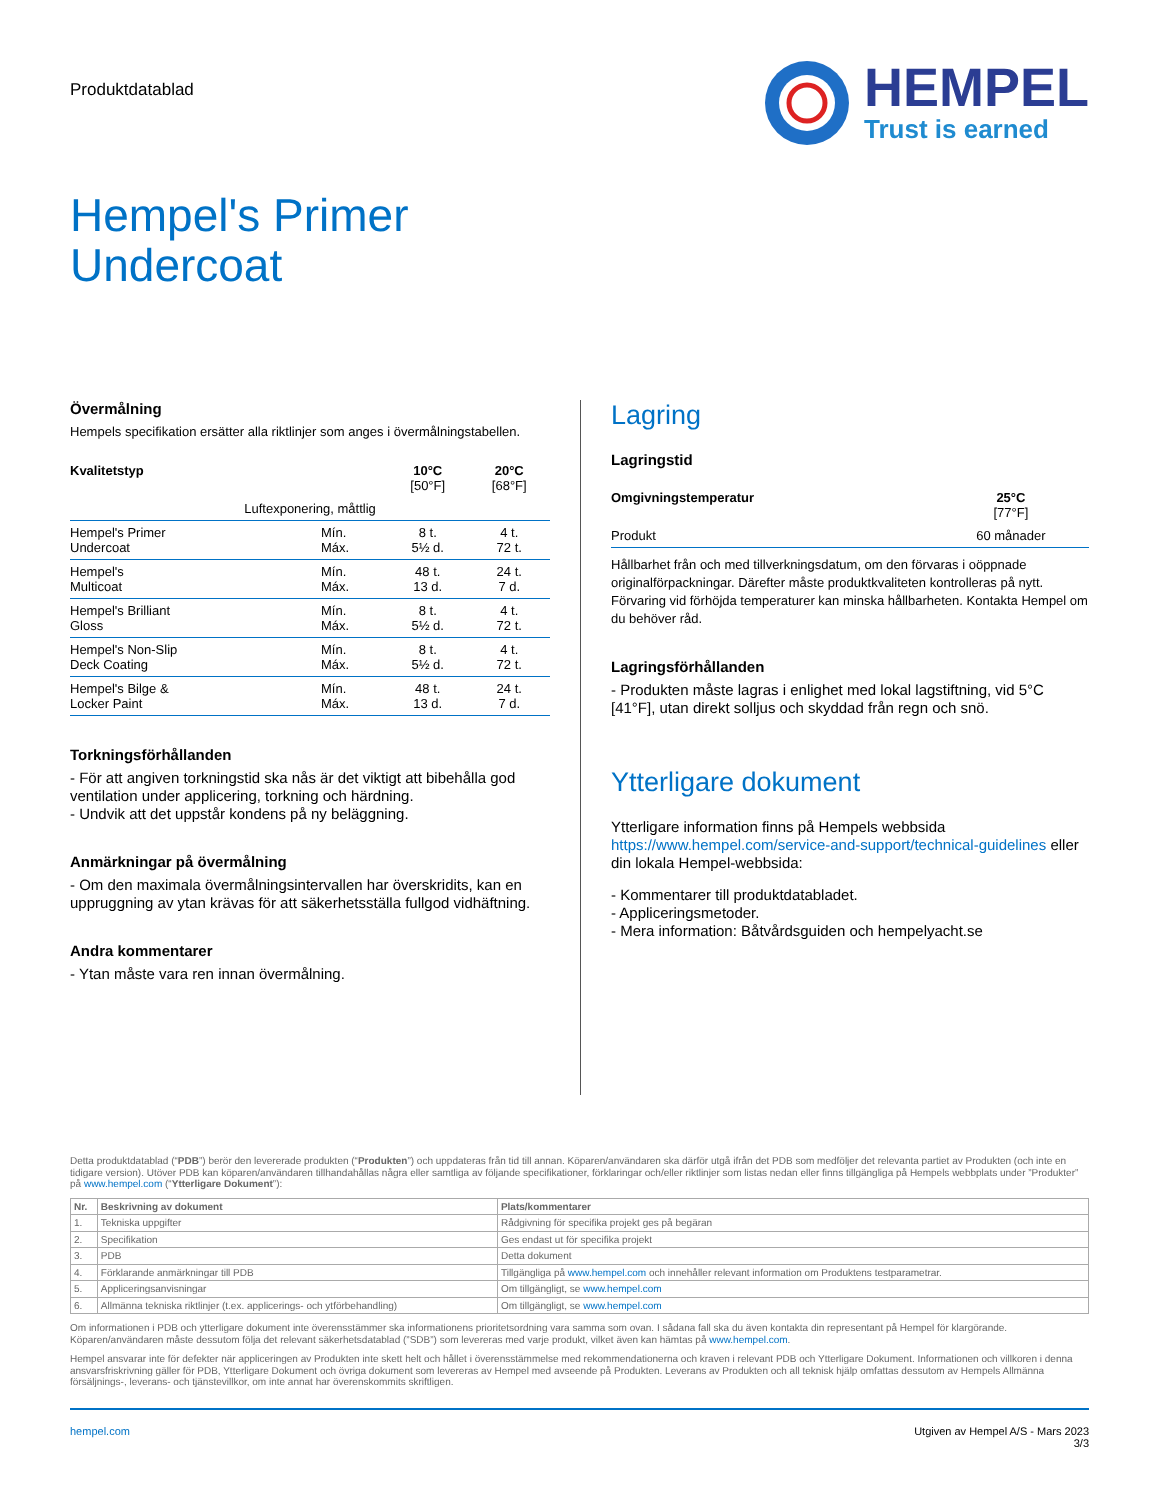Produktdatablad
HEMPEL
Trust is earned
Hempel's Primer
Undercoat
Övermålning
Hempels specifikation ersätter alla riktlinjer som anges i övermålningstabellen.
| Kvalitetstyp | | 10°C [50°F] | 20°C [68°F] |
| --- | --- | --- | --- |
| Luftexponering, måttlig | | | |
| Hempel's Primer Undercoat | Mín. Máx. | 8 t. 5½ d. | 4 t. 72 t. |
| Hempel's Multicoat | Mín. Máx. | 48 t. 13 d. | 24 t. 7 d. |
| Hempel's Brilliant Gloss | Mín. Máx. | 8 t. 5½ d. | 4 t. 72 t. |
| Hempel's Non-Slip Deck Coating | Mín. Máx. | 8 t. 5½ d. | 4 t. 72 t. |
| Hempel's Bilge & Locker Paint | Mín. Máx. | 48 t. 13 d. | 24 t. 7 d. |
Torkningsförhållanden
- För att angiven torkningstid ska nås är det viktigt att bibehålla god ventilation under applicering, torkning och härdning.
- Undvik att det uppstår kondens på ny beläggning.
Anmärkningar på övermålning
- Om den maximala övermålningsintervallen har överskridits, kan en uppruggning av ytan krävas för att säkerhetsställa fullgod vidhäftning.
Andra kommentarer
- Ytan måste vara ren innan övermålning.
Lagring
Lagringstid
| Omgivningstemperatur | 25°C [77°F] |
| --- | --- |
| Produkt | 60 månader |
Hållbarhet från och med tillverkningsdatum, om den förvaras i oöppnade originalförpackningar. Därefter måste produktkvaliteten kontrolleras på nytt. Förvaring vid förhöjda temperaturer kan minska hållbarheten. Kontakta Hempel om du behöver råd.
Lagringsförhållanden
- Produkten måste lagras i enlighet med lokal lagstiftning, vid 5°C [41°F], utan direkt solljus och skyddad från regn och snö.
Ytterligare dokument
Ytterligare information finns på Hempels webbsida https://www.hempel.com/service-and-support/technical-guidelines eller din lokala Hempel-webbsida:
- Kommentarer till produktdatabladet.
- Appliceringsmetoder.
- Mera information: Båtvårdsguiden och hempelyacht.se
Detta produktdatablad (“PDB”) berör den levererade produkten (“Produkten”) och uppdateras från tid till annan. Köparen/användaren ska därför utgå ifrån det PDB som medföljer det relevanta partiet av Produkten (och inte en tidigare version). Utöver PDB kan köparen/användaren tillhandahållas några eller samtliga av följande specifikationer, förklaringar och/eller riktlinjer som listas nedan eller finns tillgängliga på Hempels webbplats under ”Produkter” på www.hempel.com (“Ytterligare Dokument”):
| Nr. | Beskrivning av dokument | Plats/kommentarer |
| --- | --- | --- |
| 1. | Tekniska uppgifter | Rådgivning för specifika projekt ges på begäran |
| 2. | Specifikation | Ges endast ut för specifika projekt |
| 3. | PDB | Detta dokument |
| 4. | Förklarande anmärkningar till PDB | Tillgängliga på www.hempel.com och innehåller relevant information om Produktens testparametrar. |
| 5. | Appliceringsanvisningar | Om tillgängligt, se www.hempel.com |
| 6. | Allmänna tekniska riktlinjer (t.ex. applicerings- och ytförbehandling) | Om tillgängligt, se www.hempel.com |
Om informationen i PDB och ytterligare dokument inte överensstämmer ska informationens prioritetsordning vara samma som ovan. I sådana fall ska du även kontakta din representant på Hempel för klargörande. Köparen/användaren måste dessutom följa det relevant säkerhetsdatablad (”SDB”) som levereras med varje produkt, vilket även kan hämtas på www.hempel.com.
Hempel ansvarar inte för defekter när appliceringen av Produkten inte skett helt och hållet i överensstämmelse med rekommendationerna och kraven i relevant PDB och Ytterligare Dokument. Informationen och villkoren i denna ansvarsfriskrivning gäller för PDB, Ytterligare Dokument och övriga dokument som levereras av Hempel med avseende på Produkten. Leverans av Produkten och all teknisk hjälp omfattas dessutom av Hempels Allmänna försäljnings-, leverans- och tjänstevillkor, om inte annat har överenskommits skriftligen.
hempel.com Utgiven av Hempel A/S - Mars 2023
3/3